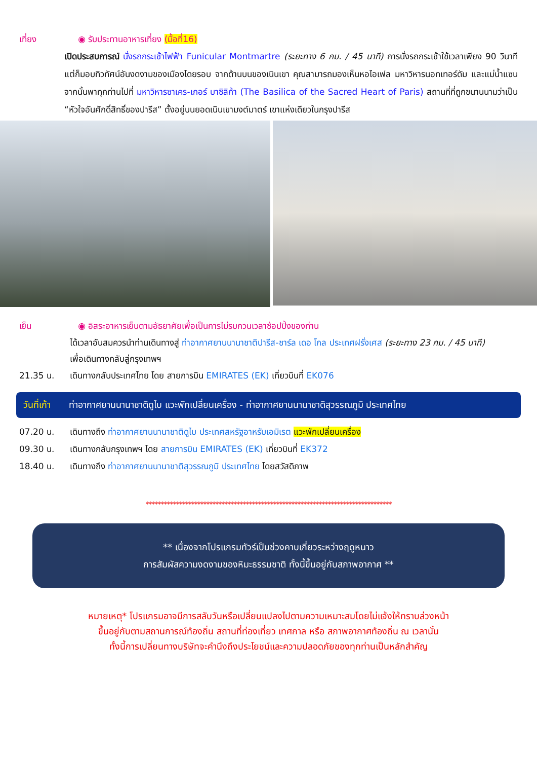เที่ยง ◉ รับประทานอาหารเที่ยง (มื้อที่16)
เปิดประสบการณ์ นั่งรถกระเช้าไฟฟ้า Funicular Montmartre (ระยะทาง 6 กม. / 45 นาที) การนั่งรถกระเช้าใช้เวลาเพียง 90 วินาที แต่ก็มอบทิวทัศน์อันงดงามของเมืองโดยรอบ จากด้านบนของเนินเขา คุณสามารถมองเห็นหอไอเฟล มหาวิหารนอทเทอร์ดัม และแม่น้ำแซน จากนั้นพาทุกท่านไปที่ มหาวิหารซาเคร-เกอร์ บาซิลิก้า (The Basilica of the Sacred Heart of Paris) สถานที่ที่ถูกขนานนามว่าเป็น “หัวใจอันศักดิ์สิทธิ์ของปารีส” ตั้งอยู่บนยอดเนินเขามงต์มาตร์ เขาแห่งเดียวในกรุงปารีส
เย็น ◉ อิสระอาหารเย็นตามอัธยาศัยเพื่อเป็นการไม่รบกวนเวลาช้อปปิ้งของท่าน
ได้เวลาอันสมควรนำท่านเดินทางสู่ ท่าอากาศยานนานาชาติปารีส-ชาร์ล เดอ โกล ประเทศฝรั่งเศส (ระยะทาง 23 กม. / 45 นาที) เพื่อเดินทางกลับสู่กรุงเทพฯ
21.35 น. เดินทางกลับประเทศไทย โดย สายการบิน EMIRATES (EK) เที่ยวบินที่ EK076
วันที่เก้า
ท่าอากาศยานนานาชาติดูไบ แวะพักเปลี่ยนเครื่อง - ท่าอากาศยานนานาชาติสุวรรณภูมิ ประเทศไทย
07.20 น. เดินทางถึง ท่าอากาศยานนานาชาติดูไบ ประเทศสหรัฐอาหรับเอมิเรต แวะพักเปลี่ยนเครื่อง
09.30 น. เดินทางกลับกรุงเทพฯ โดย สายการบิน EMIRATES (EK) เที่ยวบินที่ EK372
18.40 น. เดินทางถึง ท่าอากาศยานนานาชาติสุวรรณภูมิ ประเทศไทย โดยสวัสดิภาพ
*********************************************************************************
** เนื่องจากโปรแกรมทัวร์เป็นช่วงคาบเกี่ยวระหว่างฤดูหนาว
การสัมผัสความงดงามของหิมะธรรมชาติ ทั้งนี้ขึ้นอยู่กับสภาพอากาศ **
หมายเหตุ* โปรแกรมอาจมีการสลับวันหรือเปลี่ยนแปลงไปตามความเหมาะสมโดยไม่แจ้งให้ทราบล่วงหน้า
ขึ้นอยู่กับตามสถานการณ์ท้องถิ่น สถานที่ท่องเที่ยว เทศกาล หรือ สภาพอากาศท้องถิ่น ณ เวลานั้น
ทั้งนี้การเปลี่ยนทางบริษัทจะคำนึงถึงประโยชน์และความปลอดภัยของทุกท่านเป็นหลักสำคัญ